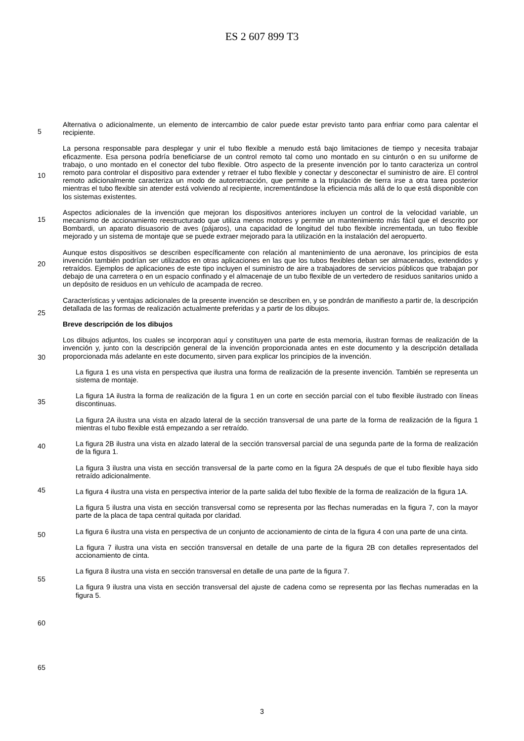ES 2 607 899 T3
Alternativa o adicionalmente, un elemento de intercambio de calor puede estar previsto tanto para enfriar como para calentar el recipiente.
La persona responsable para desplegar y unir el tubo flexible a menudo está bajo limitaciones de tiempo y necesita
5
trabajar eficazmente. Esa persona podría beneficiarse de un control remoto tal como uno montado en su cinturón o en su uniforme de trabajo, o uno montado en el conector del tubo flexible. Otro aspecto de la presente invención por lo tanto caracteriza un control remoto para controlar el dispositivo para extender y retraer el tubo flexible y conectar y desconectar el suministro de aire. El control remoto adicionalmente caracteriza un modo de autorretracción, que permite a la tripulación de tierra irse a otra tarea posterior mientras el tubo flexible sin atender está volviendo al
10
recipiente, incrementándose la eficiencia más allá de lo que está disponible con los sistemas existentes.
Aspectos adicionales de la invención que mejoran los dispositivos anteriores incluyen un control de la velocidad variable, un mecanismo de accionamiento reestructurado que utiliza menos motores y permite un mantenimiento más fácil que el descrito por Bombardi, un aparato disuasorio de aves (pájaros), una capacidad de longitud del tubo
15
flexible incrementada, un tubo flexible mejorado y un sistema de montaje que se puede extraer mejorado para la utilización en la instalación del aeropuerto.
Aunque estos dispositivos se describen específicamente con relación al mantenimiento de una aeronave, los principios de esta invención también podrían ser utilizados en otras aplicaciones en las que los tubos flexibles deban
20
ser almacenados, extendidos y retraídos. Ejemplos de aplicaciones de este tipo incluyen el suministro de aire a trabajadores de servicios públicos que trabajan por debajo de una carretera o en un espacio confinado y el almacenaje de un tubo flexible de un vertedero de residuos sanitarios unido a un depósito de residuos en un vehículo de acampada de recreo.
25
Características y ventajas adicionales de la presente invención se describen en, y se pondrán de manifiesto a partir de, la descripción detallada de las formas de realización actualmente preferidas y a partir de los dibujos.
Breve descripción de los dibujos
30
Los dibujos adjuntos, los cuales se incorporan aquí y constituyen una parte de esta memoria, ilustran formas de realización de la invención y, junto con la descripción general de la invención proporcionada antes en este documento y la descripción detallada proporcionada más adelante en este documento, sirven para explicar los principios de la invención.
35
La figura 1 es una vista en perspectiva que ilustra una forma de realización de la presente invención. También se representa un sistema de montaje.
La figura 1A ilustra la forma de realización de la figura 1 en un corte en sección parcial con el tubo flexible ilustrado con líneas discontinuas.
40
La figura 2A ilustra una vista en alzado lateral de la sección transversal de una parte de la forma de realización de la figura 1 mientras el tubo flexible está empezando a ser retraído.
La figura 2B ilustra una vista en alzado lateral de la sección transversal parcial de una segunda parte de la forma
45
de realización de la figura 1.
La figura 3 ilustra una vista en sección transversal de la parte como en la figura 2A después de que el tubo flexible haya sido retraído adicionalmente.
50
La figura 4 ilustra una vista en perspectiva interior de la parte salida del tubo flexible de la forma de realización de la figura 1A.
La figura 5 ilustra una vista en sección transversal como se representa por las flechas numeradas en la figura 7, con la mayor parte de la placa de tapa central quitada por claridad.
55
La figura 6 ilustra una vista en perspectiva de un conjunto de accionamiento de cinta de la figura 4 con una parte de una cinta.
La figura 7 ilustra una vista en sección transversal en detalle de una parte de la figura 2B con detalles
60
representados del accionamiento de cinta.
La figura 8 ilustra una vista en sección transversal en detalle de una parte de la figura 7.
La figura 9 ilustra una vista en sección transversal del ajuste de cadena como se representa por las flechas
65
numeradas en la figura 5.
3